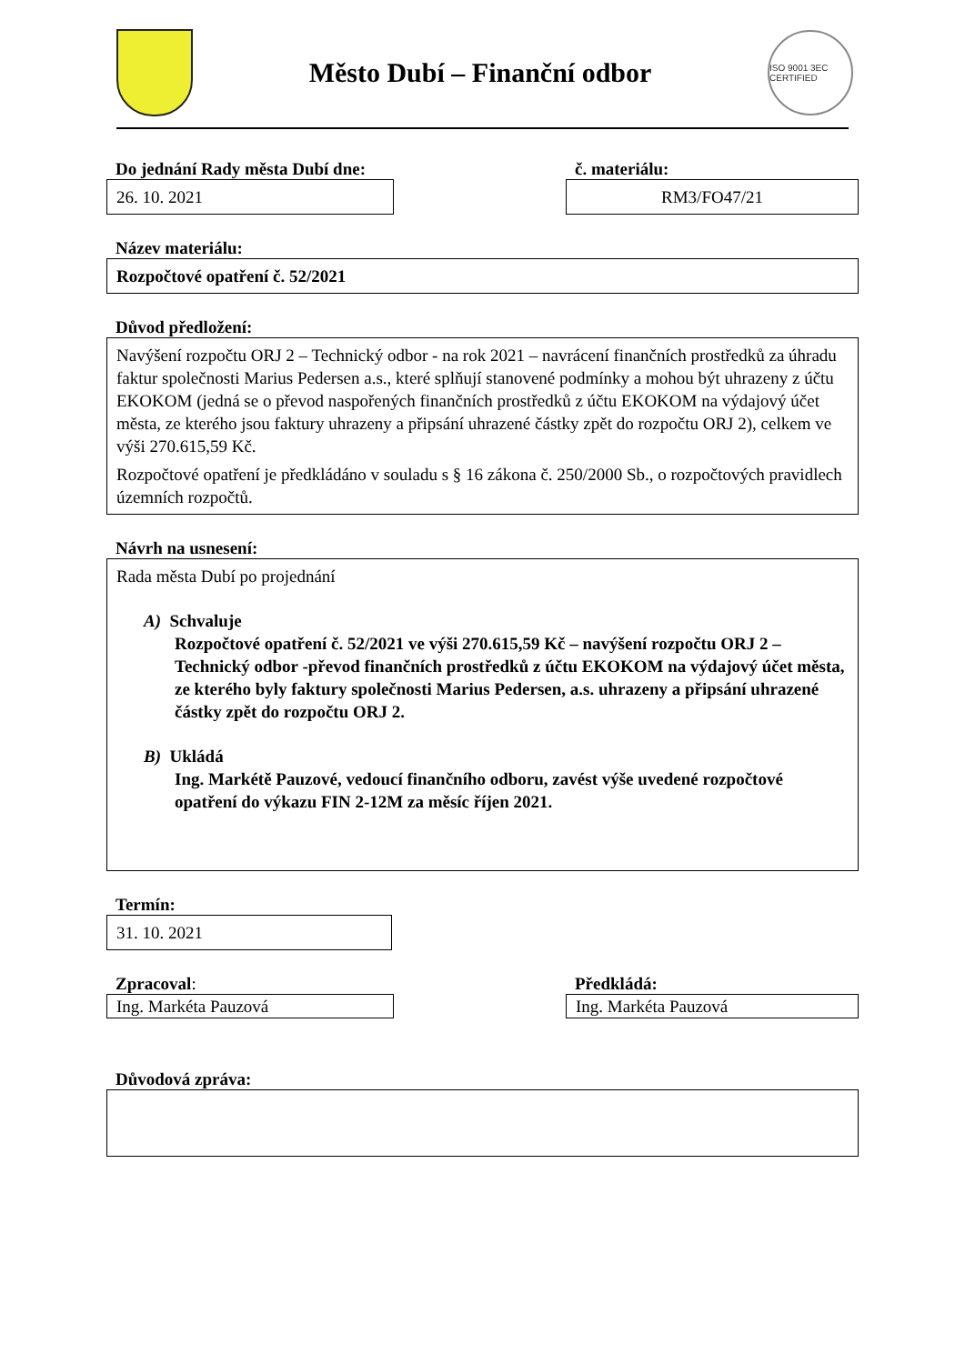Město Dubí – Finanční odbor
ISO 9001 3EC CERTIFIED
Do jednání Rady města Dubí dne:
26. 10. 2021
č. materiálu:
RM3/FO47/21
Název materiálu:
Rozpočtové opatření č. 52/2021
Důvod předložení:
Navýšení rozpočtu ORJ 2 – Technický odbor - na rok 2021 – navrácení finančních prostředků za úhradu faktur společnosti Marius Pedersen a.s., které splňují stanovené podmínky a mohou být uhrazeny z účtu EKOKOM (jedná se o převod naspořených finančních prostředků z účtu EKOKOM na výdajový účet města, ze kterého jsou faktury uhrazeny a připsání uhrazené částky zpět do rozpočtu ORJ 2), celkem ve výši 270.615,59 Kč.
Rozpočtové opatření je předkládáno v souladu s § 16 zákona č. 250/2000 Sb., o rozpočtových pravidlech územních rozpočtů.
Návrh na usnesení:
Rada města Dubí po projednání
A) Schvaluje
Rozpočtové opatření č. 52/2021 ve výši 270.615,59 Kč – navýšení rozpočtu ORJ 2 – Technický odbor -převod finančních prostředků z účtu EKOKOM na výdajový účet města, ze kterého byly faktury společnosti Marius Pedersen, a.s. uhrazeny a připsání uhrazené částky zpět do rozpočtu ORJ 2.
B) Ukládá
Ing. Markétě Pauzové, vedoucí finančního odboru, zavést výše uvedené rozpočtové opatření do výkazu FIN 2-12M za měsíc říjen 2021.
Termín:
31. 10. 2021
Zpracoval:
Ing. Markéta Pauzová
Předkládá:
Ing. Markéta Pauzová
Důvodová zpráva: